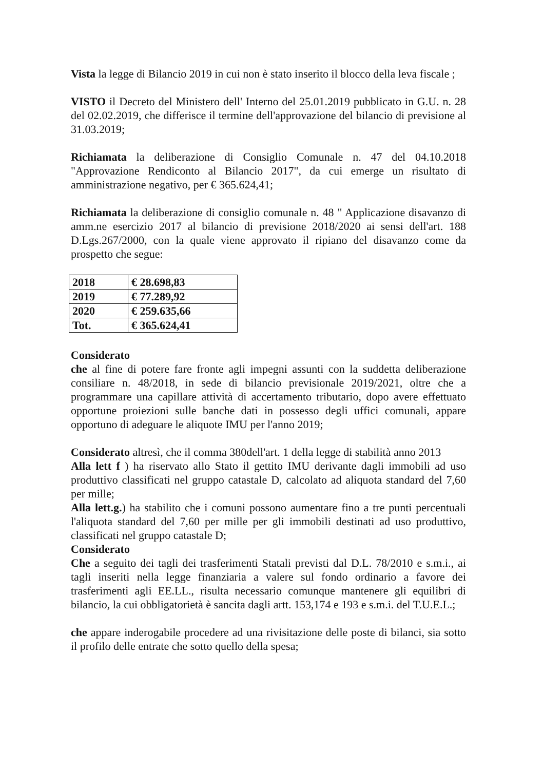Vista la legge di Bilancio 2019 in cui non è stato inserito il blocco della leva fiscale ;
VISTO il Decreto del Ministero dell' Interno del 25.01.2019 pubblicato in G.U. n. 28 del 02.02.2019, che differisce il termine dell'approvazione del bilancio di previsione al 31.03.2019;
Richiamata la deliberazione di Consiglio Comunale n. 47 del 04.10.2018 "Approvazione Rendiconto al Bilancio 2017", da cui emerge un risultato di amministrazione negativo, per € 365.624,41;
Richiamata la deliberazione di consiglio comunale n. 48 " Applicazione disavanzo di amm.ne esercizio 2017 al bilancio di previsione 2018/2020 ai sensi dell'art. 188 D.Lgs.267/2000, con la quale viene approvato il ripiano del disavanzo come da prospetto che segue:
| 2018 | € 28.698,83 |
| 2019 | € 77.289,92 |
| 2020 | € 259.635,66 |
| Tot. | € 365.624,41 |
Considerato
che al fine di potere fare fronte agli impegni assunti con la suddetta deliberazione consiliare n. 48/2018, in sede di bilancio previsionale 2019/2021, oltre che a programmare una capillare attività di accertamento tributario, dopo avere effettuato opportune proiezioni sulle banche dati in possesso degli uffici comunali, appare opportuno di adeguare le aliquote IMU per l'anno 2019;
Considerato altresì, che il comma 380dell'art. 1 della legge di stabilità anno 2013
Alla lett f ) ha riservato allo Stato il gettito IMU derivante dagli immobili ad uso produttivo classificati nel gruppo catastale D, calcolato ad aliquota standard del 7,60 per mille;
Alla lett.g.) ha stabilito che i comuni possono aumentare fino a tre punti percentuali l'aliquota standard del 7,60 per mille per gli immobili destinati ad uso produttivo, classificati nel gruppo catastale D;
Considerato
Che a seguito dei tagli dei trasferimenti Statali previsti dal D.L. 78/2010 e s.m.i., ai tagli inseriti nella legge finanziaria a valere sul fondo ordinario a favore dei trasferimenti agli EE.LL., risulta necessario comunque mantenere gli equilibri di bilancio, la cui obbligatorietà è sancita dagli artt. 153,174 e 193 e s.m.i. del T.U.E.L.;
che appare inderogabile procedere ad una rivisitazione delle poste di bilanci, sia sotto il profilo delle entrate che sotto quello della spesa;